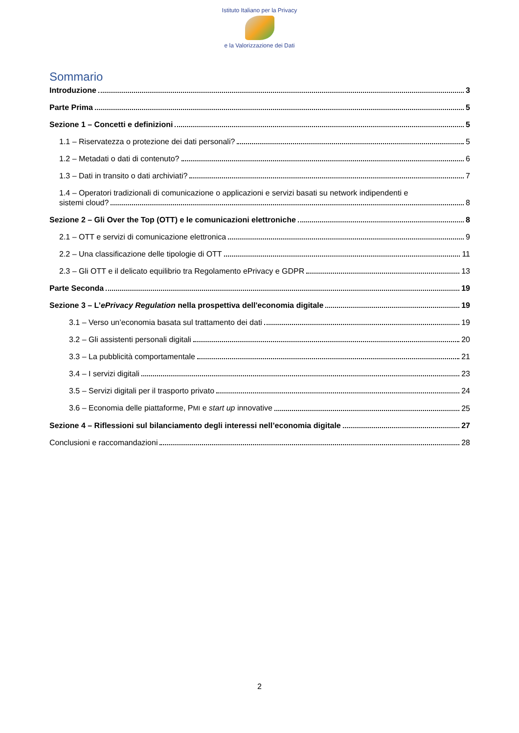Istituto Italiano per la Privacy
e la Valorizzazione dei Dati
Sommario
Introduzione 3
Parte Prima 5
Sezione 1 – Concetti e definizioni 5
1.1 – Riservatezza o protezione dei dati personali? 5
1.2 – Metadati o dati di contenuto? 6
1.3 – Dati in transito o dati archiviati? 7
1.4 – Operatori tradizionali di comunicazione o applicazioni e servizi basati su network indipendenti e
sistemi cloud? 8
Sezione 2 – Gli Over the Top (OTT) e le comunicazioni elettroniche 8
2.1 – OTT e servizi di comunicazione elettronica 9
2.2 – Una classificazione delle tipologie di OTT 11
2.3 – Gli OTT e il delicato equilibrio tra Regolamento ePrivacy e GDPR 13
Parte Seconda 19
Sezione 3 – L’ePrivacy Regulation nella prospettiva dell'economia digitale 19
3.1 – Verso un’economia basata sul trattamento dei dati 19
3.2 – Gli assistenti personali digitali 20
3.3 – La pubblicità comportamentale 21
3.4 – I servizi digitali 23
3.5 – Servizi digitali per il trasporto privato 24
3.6 – Economia delle piattaforme, PMI e start up innovative 25
Sezione 4 – Riflessioni sul bilanciamento degli interessi nell’economia digitale 27
Conclusioni e raccomandazioni 28
2